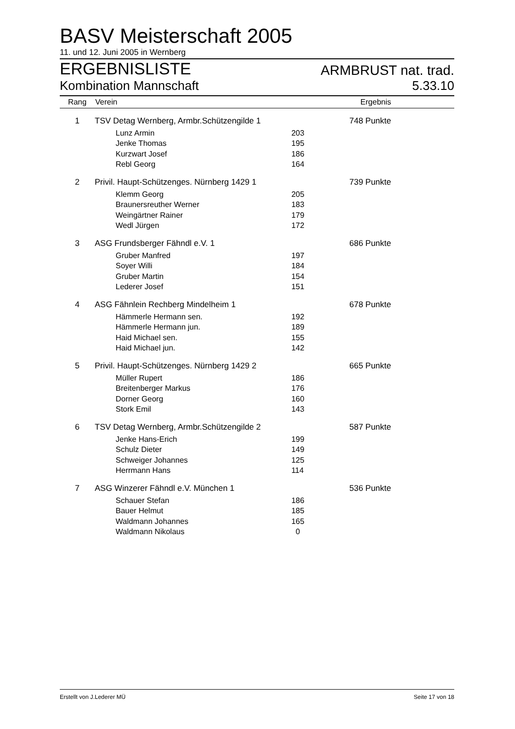BASV Meisterschaft 2005
11. und 12. Juni 2005 in Wernberg
ERGEBNISLISTE ARMBRUST nat. trad.
Kombination Mannschaft 5.33.10
| Rang | Verein | | Ergebnis |
| --- | --- | --- | --- |
| 1 | TSV Detag Wernberg, Armbr.Schützengilde 1 | | 748 Punkte |
| | Lunz Armin | 203 | |
| | Jenke Thomas | 195 | |
| | Kurzwart Josef | 186 | |
| | Rebl Georg | 164 | |
| 2 | Privil. Haupt-Schützenges. Nürnberg 1429 1 | | 739 Punkte |
| | Klemm Georg | 205 | |
| | Braunersreuther Werner | 183 | |
| | Weingärtner Rainer | 179 | |
| | Wedl Jürgen | 172 | |
| 3 | ASG Frundsberger Fähndl e.V. 1 | | 686 Punkte |
| | Gruber Manfred | 197 | |
| | Soyer Willi | 184 | |
| | Gruber Martin | 154 | |
| | Lederer Josef | 151 | |
| 4 | ASG Fähnlein Rechberg Mindelheim 1 | | 678 Punkte |
| | Hämmerle Hermann sen. | 192 | |
| | Hämmerle Hermann jun. | 189 | |
| | Haid Michael sen. | 155 | |
| | Haid Michael jun. | 142 | |
| 5 | Privil. Haupt-Schützenges. Nürnberg 1429 2 | | 665 Punkte |
| | Müller Rupert | 186 | |
| | Breitenberger Markus | 176 | |
| | Dorner Georg | 160 | |
| | Stork Emil | 143 | |
| 6 | TSV Detag Wernberg, Armbr.Schützengilde 2 | | 587 Punkte |
| | Jenke Hans-Erich | 199 | |
| | Schulz Dieter | 149 | |
| | Schweiger Johannes | 125 | |
| | Herrmann Hans | 114 | |
| 7 | ASG Winzerer Fähndl e.V. München 1 | | 536 Punkte |
| | Schauer Stefan | 186 | |
| | Bauer Helmut | 185 | |
| | Waldmann Johannes | 165 | |
| | Waldmann Nikolaus | 0 | |
Erstellt von J.Lederer MÜ Seite 17 von 18